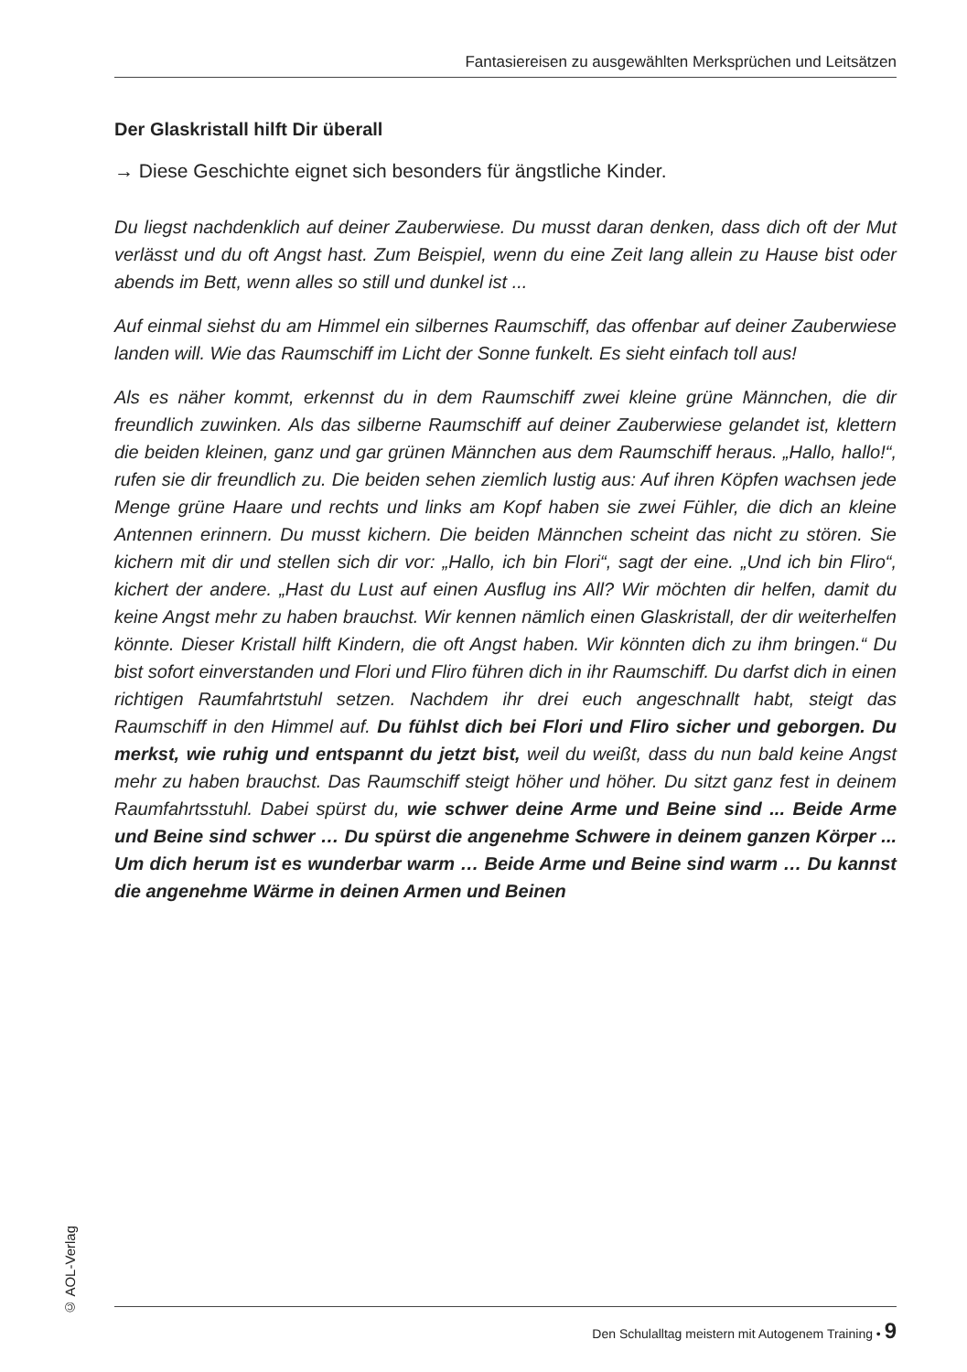Fantasiereisen zu ausgewählten Merksprüchen und Leitsätzen
Der Glaskristall hilft Dir überall
→ Diese Geschichte eignet sich besonders für ängstliche Kinder.
Du liegst nachdenklich auf deiner Zauberwiese. Du musst daran denken, dass dich oft der Mut verlässt und du oft Angst hast. Zum Beispiel, wenn du eine Zeit lang allein zu Hause bist oder abends im Bett, wenn alles so still und dunkel ist ...
Auf einmal siehst du am Himmel ein silbernes Raumschiff, das offenbar auf deiner Zauberwiese landen will. Wie das Raumschiff im Licht der Sonne funkelt. Es sieht einfach toll aus!
Als es näher kommt, erkennst du in dem Raumschiff zwei kleine grüne Männchen, die dir freundlich zuwinken. Als das silberne Raumschiff auf deiner Zauberwiese gelandet ist, klettern die beiden kleinen, ganz und gar grünen Männchen aus dem Raumschiff heraus. „Hallo, hallo!“, rufen sie dir freundlich zu. Die beiden sehen ziemlich lustig aus: Auf ihren Köpfen wachsen jede Menge grüne Haare und rechts und links am Kopf haben sie zwei Fühler, die dich an kleine Antennen erinnern. Du musst kichern. Die beiden Männchen scheint das nicht zu stören. Sie kichern mit dir und stellen sich dir vor: „Hallo, ich bin Flori“, sagt der eine. „Und ich bin Fliro“, kichert der andere. „Hast du Lust auf einen Ausflug ins All? Wir möchten dir helfen, damit du keine Angst mehr zu haben brauchst. Wir kennen nämlich einen Glaskristall, der dir weiterhelfen könnte. Dieser Kristall hilft Kindern, die oft Angst haben. Wir könnten dich zu ihm bringen.“ Du bist sofort einverstanden und Flori und Fliro führen dich in ihr Raumschiff. Du darfst dich in einen richtigen Raumfahrtstuhl setzen. Nachdem ihr drei euch angeschnallt habt, steigt das Raumschiff in den Himmel auf. Du fühlst dich bei Flori und Fliro sicher und geborgen. Du merkst, wie ruhig und entspannt du jetzt bist, weil du weißt, dass du nun bald keine Angst mehr zu haben brauchst. Das Raumschiff steigt höher und höher. Du sitzt ganz fest in deinem Raumfahrtsstuhl. Dabei spürst du, wie schwer deine Arme und Beine sind ... Beide Arme und Beine sind schwer … Du spürst die angenehme Schwere in deinem ganzen Körper ... Um dich herum ist es wunderbar warm … Beide Arme und Beine sind warm … Du kannst die angenehme Wärme in deinen Armen und Beinen
© AOL-Verlag
Den Schulalltag meistern mit Autogenem Training • 9